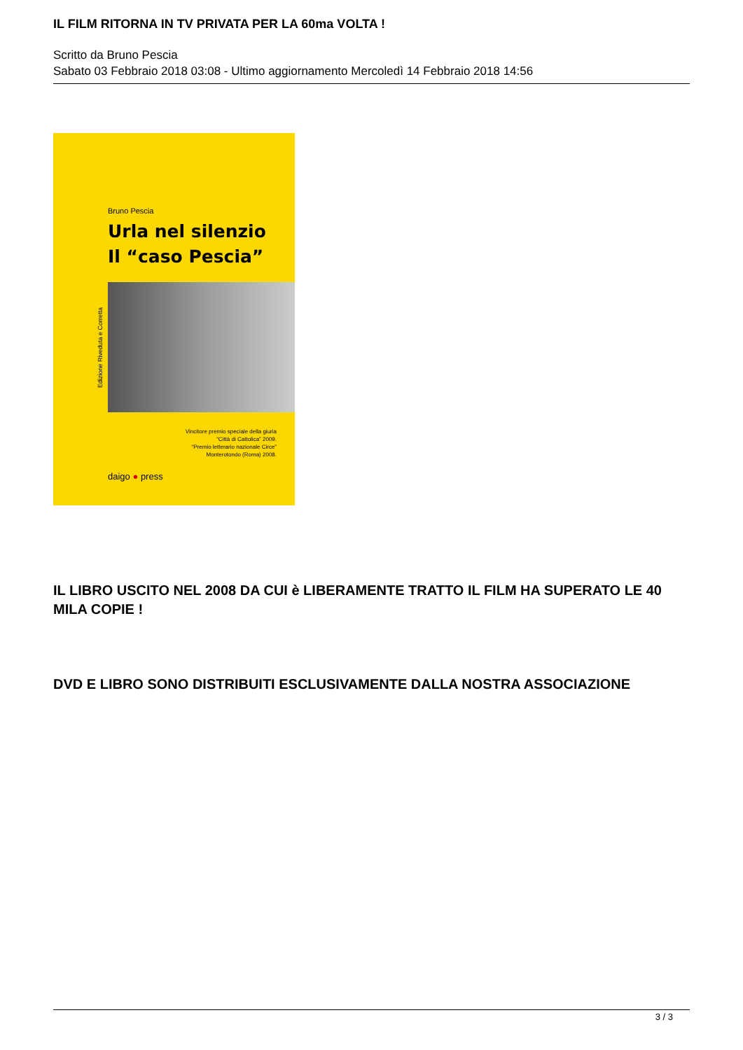IL FILM RITORNA IN TV PRIVATA PER LA 60ma VOLTA !
Scritto da Bruno Pescia
Sabato 03 Febbraio 2018 03:08 - Ultimo aggiornamento Mercoledì 14 Febbraio 2018 14:56
Bruno Pescia
Urla nel silenzio
Il “caso Pescia”
Edizione Riveduta e Corretta
Vincitore premio speciale della giuria
“Città di Cattolica” 2009.
“Premio letterario nazionale Circe”
Monterotondo (Roma) 2008.
daigo ● press
IL LIBRO USCITO NEL 2008 DA CUI è LIBERAMENTE TRATTO IL FILM HA SUPERATO LE 40 MILA COPIE !
DVD E LIBRO SONO DISTRIBUITI ESCLUSIVAMENTE DALLA NOSTRA ASSOCIAZIONE
3 / 3